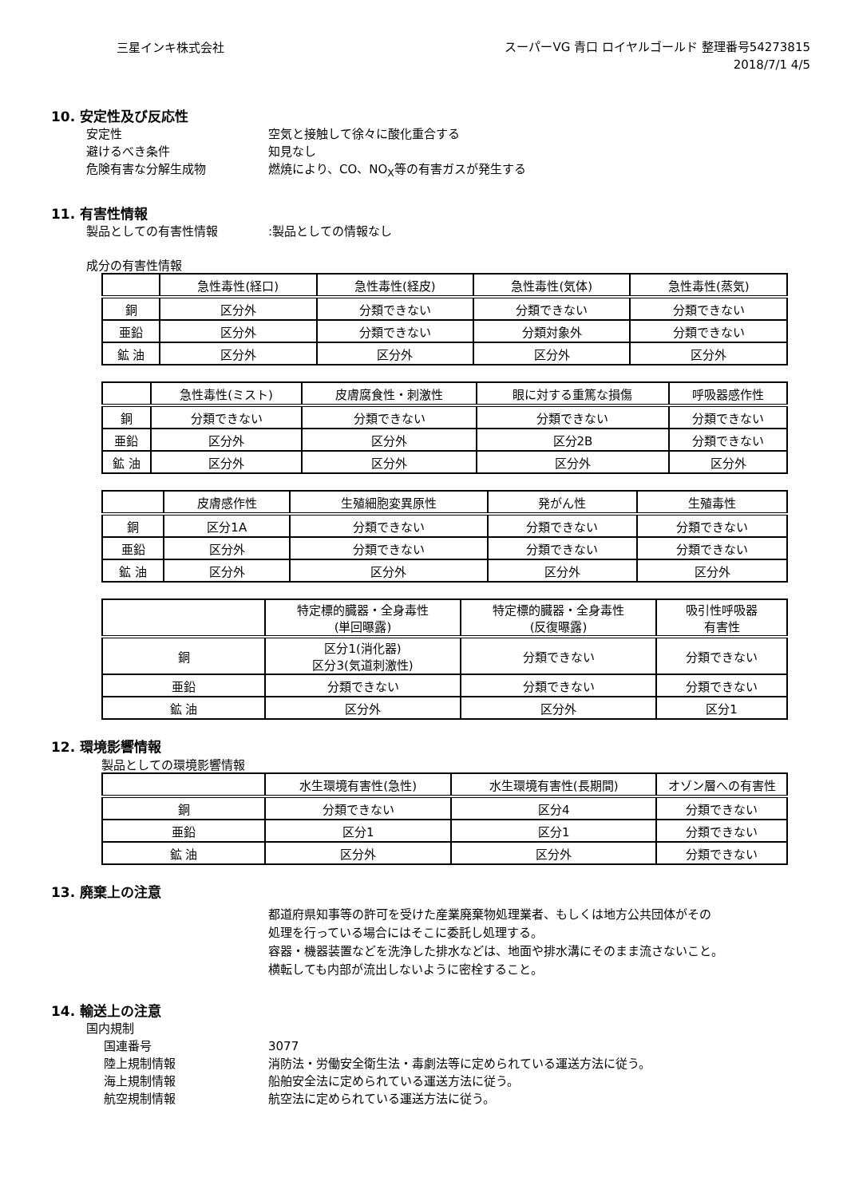三星インキ株式会社
スーパーVG 青口 ロイヤルゴールド 整理番号54273815
2018/7/1 4/5
10. 安定性及び反応性
安定性 空気と接触して徐々に酸化重合する
避けるべき条件 知見なし
危険有害な分解生成物 燃焼により、CO、NO<sub>X</sub>等の有害ガスが発生する
11. 有害性情報
製品としての有害性情報 :製品としての情報なし
成分の有害性情報
| | 急性毒性(経口) | 急性毒性(経皮) | 急性毒性(気体) | 急性毒性(蒸気) |
| --- | --- | --- | --- | --- |
| 銅 | 区分外 | 分類できない | 分類できない | 分類できない |
| 亜鉛 | 区分外 | 分類できない | 分類対象外 | 分類できない |
| 鉱 油 | 区分外 | 区分外 | 区分外 | 区分外 |
| | 急性毒性(ミスト) | 皮膚腐食性・刺激性 | 眼に対する重篤な損傷 | 呼吸器感作性 |
| --- | --- | --- | --- | --- |
| 銅 | 分類できない | 分類できない | 分類できない | 分類できない |
| 亜鉛 | 区分外 | 区分外 | 区分2B | 分類できない |
| 鉱 油 | 区分外 | 区分外 | 区分外 | 区分外 |
| | 皮膚感作性 | 生殖細胞変異原性 | 発がん性 | 生殖毒性 |
| --- | --- | --- | --- | --- |
| 銅 | 区分1A | 分類できない | 分類できない | 分類できない |
| 亜鉛 | 区分外 | 分類できない | 分類できない | 分類できない |
| 鉱 油 | 区分外 | 区分外 | 区分外 | 区分外 |
| | 特定標的臓器・全身毒性 (単回曝露) | 特定標的臓器・全身毒性 (反復曝露) | 吸引性呼吸器 有害性 |
| --- | --- | --- | --- |
| 銅 | 区分1(消化器) 区分3(気道刺激性) | 分類できない | 分類できない |
| 亜鉛 | 分類できない | 分類できない | 分類できない |
| 鉱 油 | 区分外 | 区分外 | 区分1 |
12. 環境影響情報
製品としての環境影響情報
| | 水生環境有害性(急性) | 水生環境有害性(長期間) | オゾン層への有害性 |
| --- | --- | --- | --- |
| 銅 | 分類できない | 区分4 | 分類できない |
| 亜鉛 | 区分1 | 区分1 | 分類できない |
| 鉱 油 | 区分外 | 区分外 | 分類できない |
13. 廃棄上の注意
都道府県知事等の許可を受けた産業廃棄物処理業者、もしくは地方公共団体がその
処理を行っている場合にはそこに委託し処理する。
容器・機器装置などを洗浄した排水などは、地面や排水溝にそのまま流さないこと。
横転しても内部が流出しないように密栓すること。
14. 輸送上の注意
国内規制
国連番号 3077
陸上規制情報 消防法・労働安全衛生法・毒劇法等に定められている運送方法に従う。
海上規制情報 船舶安全法に定められている運送方法に従う。
航空規制情報 航空法に定められている運送方法に従う。